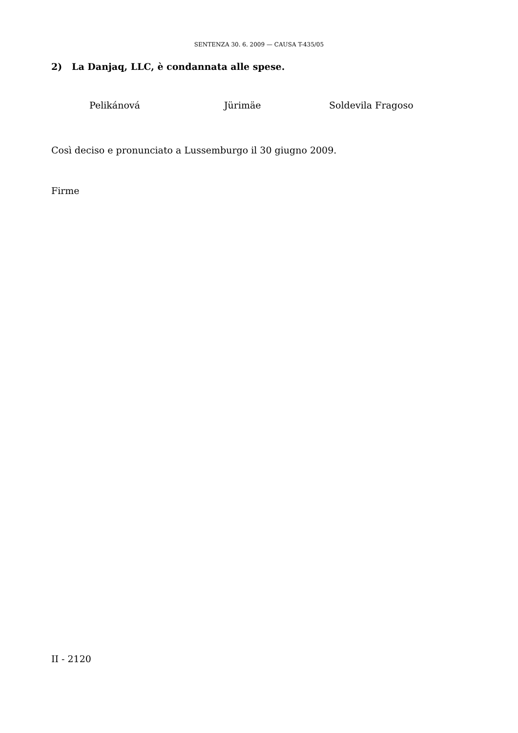SENTENZA 30. 6. 2009 — CAUSA T-435/05
2) La Danjaq, LLC, è condannata alle spese.
Pelikánová Jürimäe Soldevila Fragoso
Così deciso e pronunciato a Lussemburgo il 30 giugno 2009.
Firme
II - 2120